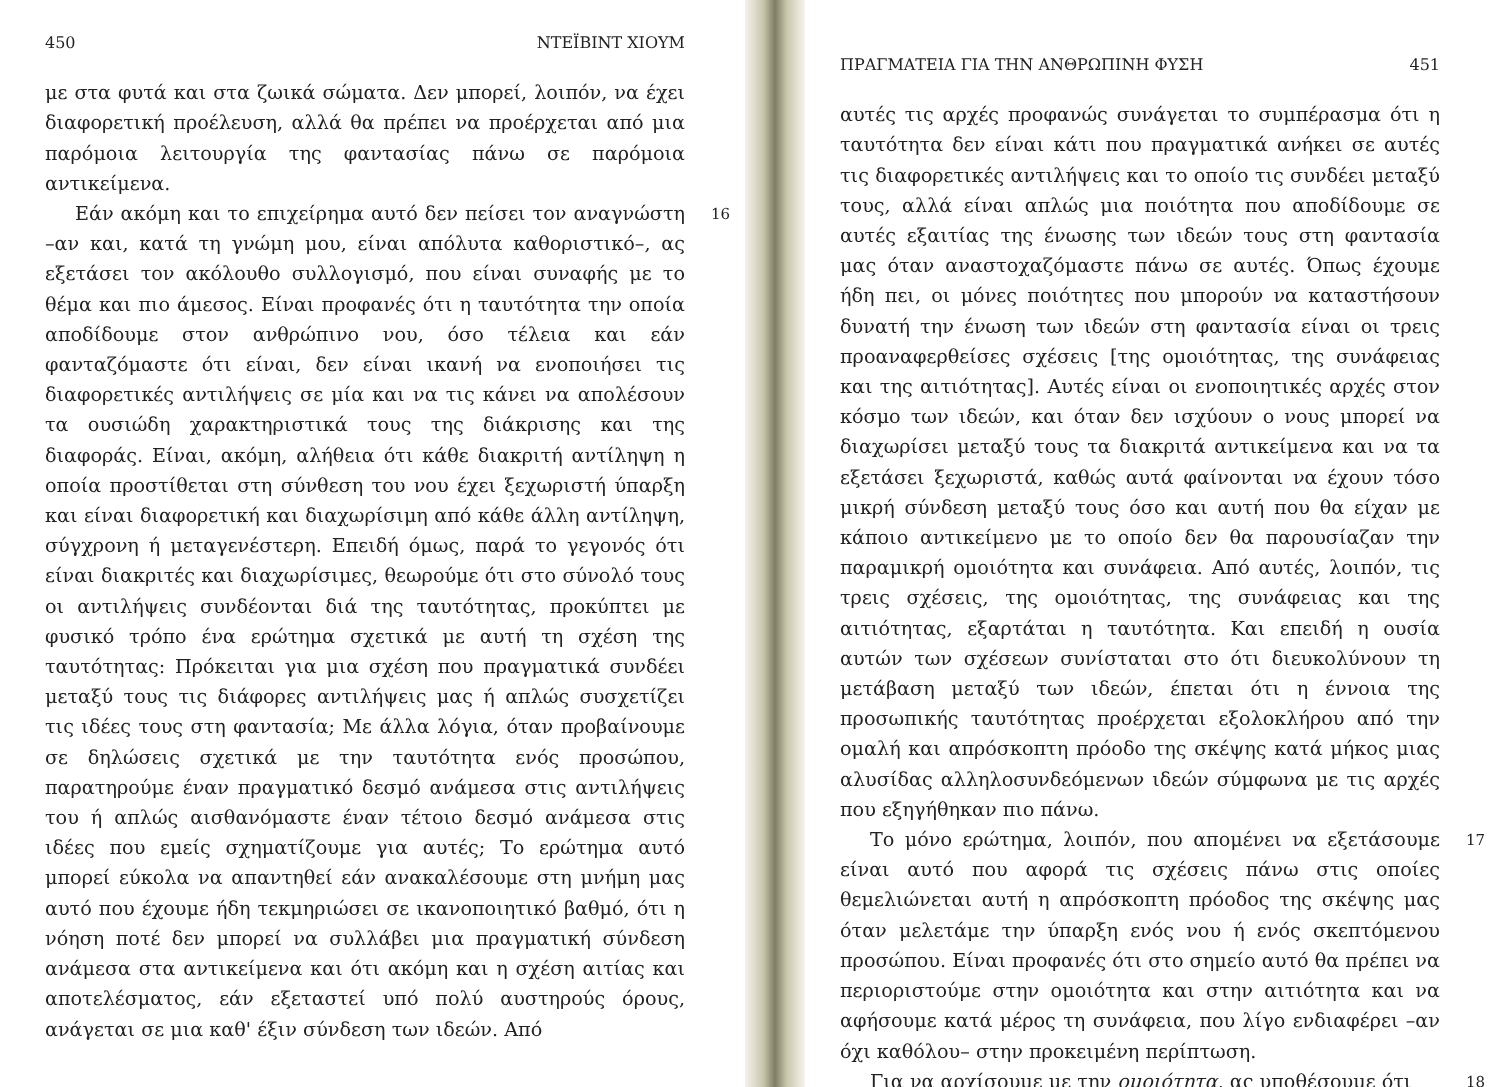450 ΝΤΕΪΒΙΝΤ ΧΙΟΥΜ
με στα φυτά και στα ζωικά σώματα. Δεν μπορεί, λοιπόν, να έχει διαφορετική προέλευση, αλλά θα πρέπει να προέρχεται από μια παρόμοια λειτουργία της φαντασίας πάνω σε παρόμοια αντικείμενα.
16 Εάν ακόμη και το επιχείρημα αυτό δεν πείσει τον αναγνώστη –αν και, κατά τη γνώμη μου, είναι απόλυτα καθοριστικό–, ας εξετάσει τον ακόλουθο συλλογισμό, που είναι συναφής με το θέμα και πιο άμεσος. Είναι προφανές ότι η ταυτότητα την οποία αποδίδουμε στον ανθρώπινο νου, όσο τέλεια και εάν φανταζόμαστε ότι είναι, δεν είναι ικανή να ενοποιήσει τις διαφορετικές αντιλήψεις σε μία και να τις κάνει να απολέσουν τα ουσιώδη χαρακτηριστικά τους της διάκρισης και της διαφοράς. Είναι, ακόμη, αλήθεια ότι κάθε διακριτή αντίληψη η οποία προστίθεται στη σύνθεση του νου έχει ξεχωριστή ύπαρξη και είναι διαφορετική και διαχωρίσιμη από κάθε άλλη αντίληψη, σύγχρονη ή μεταγενέστερη. Επειδή όμως, παρά το γεγονός ότι είναι διακριτές και διαχωρίσιμες, θεωρούμε ότι στο σύνολό τους οι αντιλήψεις συνδέονται διά της ταυτότητας, προκύπτει με φυσικό τρόπο ένα ερώτημα σχετικά με αυτή τη σχέση της ταυτότητας: Πρόκειται για μια σχέση που πραγματικά συνδέει μεταξύ τους τις διάφορες αντιλήψεις μας ή απλώς συσχετίζει τις ιδέες τους στη φαντασία; Με άλλα λόγια, όταν προβαίνουμε σε δηλώσεις σχετικά με την ταυτότητα ενός προσώπου, παρατηρούμε έναν πραγματικό δεσμό ανάμεσα στις αντιλήψεις του ή απλώς αισθανόμαστε έναν τέτοιο δεσμό ανάμεσα στις ιδέες που εμείς σχηματίζουμε για αυτές; Το ερώτημα αυτό μπορεί εύκολα να απαντηθεί εάν ανακαλέσουμε στη μνήμη μας αυτό που έχουμε ήδη τεκμηριώσει σε ικανοποιητικό βαθμό, ότι η νόηση ποτέ δεν μπορεί να συλλάβει μια πραγματική σύνδεση ανάμεσα στα αντικείμενα και ότι ακόμη και η σχέση αιτίας και αποτελέσματος, εάν εξεταστεί υπό πολύ αυστηρούς όρους, ανάγεται σε μια καθ' έξιν σύνδεση των ιδεών. Από
ΠΡΑΓΜΑΤΕΙΑ ΓΙΑ ΤΗΝ ΑΝΘΡΩΠΙΝΗ ΦΥΣΗ 451
αυτές τις αρχές προφανώς συνάγεται το συμπέρασμα ότι η ταυτότητα δεν είναι κάτι που πραγματικά ανήκει σε αυτές τις διαφορετικές αντιλήψεις και το οποίο τις συνδέει μεταξύ τους, αλλά είναι απλώς μια ποιότητα που αποδίδουμε σε αυτές εξαιτίας της ένωσης των ιδεών τους στη φαντασία μας όταν αναστοχαζόμαστε πάνω σε αυτές. Όπως έχουμε ήδη πει, οι μόνες ποιότητες που μπορούν να καταστήσουν δυνατή την ένωση των ιδεών στη φαντασία είναι οι τρεις προαναφερθείσες σχέσεις [της ομοιότητας, της συνάφειας και της αιτιότητας]. Αυτές είναι οι ενοποιητικές αρχές στον κόσμο των ιδεών, και όταν δεν ισχύουν ο νους μπορεί να διαχωρίσει μεταξύ τους τα διακριτά αντικείμενα και να τα εξετάσει ξεχωριστά, καθώς αυτά φαίνονται να έχουν τόσο μικρή σύνδεση μεταξύ τους όσο και αυτή που θα είχαν με κάποιο αντικείμενο με το οποίο δεν θα παρουσίαζαν την παραμικρή ομοιότητα και συνάφεια. Από αυτές, λοιπόν, τις τρεις σχέσεις, της ομοιότητας, της συνάφειας και της αιτιότητας, εξαρτάται η ταυτότητα. Και επειδή η ουσία αυτών των σχέσεων συνίσταται στο ότι διευκολύνουν τη μετάβαση μεταξύ των ιδεών, έπεται ότι η έννοια της προσωπικής ταυτότητας προέρχεται εξολοκλήρου από την ομαλή και απρόσκοπτη πρόοδο της σκέψης κατά μήκος μιας αλυσίδας αλληλοσυνδεόμενων ιδεών σύμφωνα με τις αρχές που εξηγήθηκαν πιο πάνω.
17 Το μόνο ερώτημα, λοιπόν, που απομένει να εξετάσουμε είναι αυτό που αφορά τις σχέσεις πάνω στις οποίες θεμελιώνεται αυτή η απρόσκοπτη πρόοδος της σκέψης μας όταν μελετάμε την ύπαρξη ενός νου ή ενός σκεπτόμενου προσώπου. Είναι προφανές ότι στο σημείο αυτό θα πρέπει να περιοριστούμε στην ομοιότητα και στην αιτιότητα και να αφήσουμε κατά μέρος τη συνάφεια, που λίγο ενδιαφέρει –αν όχι καθόλου– στην προκειμένη περίπτωση.
18 Για να αρχίσουμε με την ομοιότητα, ας υποθέσουμε ότι